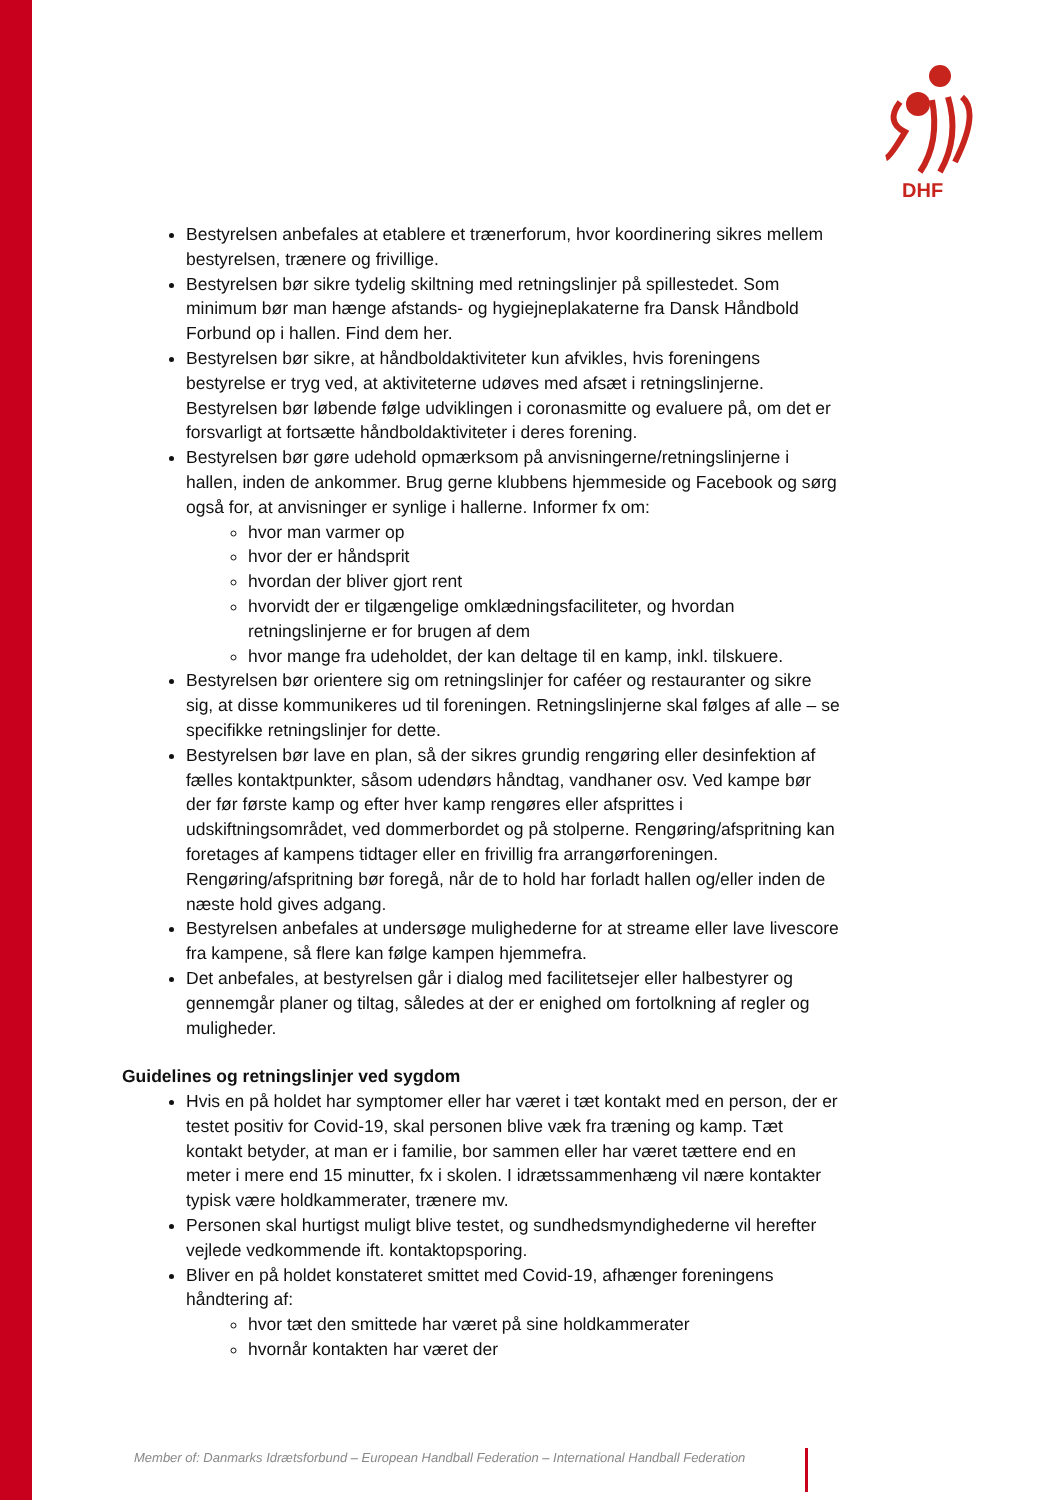DHF
Bestyrelsen anbefales at etablere et trænerforum, hvor koordinering sikres mellem bestyrelsen, trænere og frivillige.
Bestyrelsen bør sikre tydelig skiltning med retningslinjer på spillestedet. Som minimum bør man hænge afstands- og hygiejneplakaterne fra Dansk Håndbold Forbund op i hallen. Find dem her.
Bestyrelsen bør sikre, at håndboldaktiviteter kun afvikles, hvis foreningens bestyrelse er tryg ved, at aktiviteterne udøves med afsæt i retningslinjerne. Bestyrelsen bør løbende følge udviklingen i coronasmitte og evaluere på, om det er forsvarligt at fortsætte håndboldaktiviteter i deres forening.
Bestyrelsen bør gøre udehold opmærksom på anvisningerne/retningslinjerne i hallen, inden de ankommer. Brug gerne klubbens hjemmeside og Facebook og sørg også for, at anvisninger er synlige i hallerne. Informer fx om:
hvor man varmer op
hvor der er håndsprit
hvordan der bliver gjort rent
hvorvidt der er tilgængelige omklædningsfaciliteter, og hvordan retningslinjerne er for brugen af dem
hvor mange fra udeholdet, der kan deltage til en kamp, inkl. tilskuere.
Bestyrelsen bør orientere sig om retningslinjer for caféer og restauranter og sikre sig, at disse kommunikeres ud til foreningen. Retningslinjerne skal følges af alle – se specifikke retningslinjer for dette.
Bestyrelsen bør lave en plan, så der sikres grundig rengøring eller desinfektion af fælles kontaktpunkter, såsom udendørs håndtag, vandhaner osv. Ved kampe bør der før første kamp og efter hver kamp rengøres eller afsprittes i udskiftningsområdet, ved dommerbordet og på stolperne. Rengøring/afspritning kan foretages af kampens tidtager eller en frivillig fra arrangørforeningen. Rengøring/afspritning bør foregå, når de to hold har forladt hallen og/eller inden de næste hold gives adgang.
Bestyrelsen anbefales at undersøge mulighederne for at streame eller lave livescore fra kampene, så flere kan følge kampen hjemmefra.
Det anbefales, at bestyrelsen går i dialog med facilitetsejer eller halbestyrer og gennemgår planer og tiltag, således at der er enighed om fortolkning af regler og muligheder.
Guidelines og retningslinjer ved sygdom
Hvis en på holdet har symptomer eller har været i tæt kontakt med en person, der er testet positiv for Covid-19, skal personen blive væk fra træning og kamp. Tæt kontakt betyder, at man er i familie, bor sammen eller har været tættere end en meter i mere end 15 minutter, fx i skolen. I idrætssammenhæng vil nære kontakter typisk være holdkammerater, trænere mv.
Personen skal hurtigst muligt blive testet, og sundhedsmyndighederne vil herefter vejlede vedkommende ift. kontaktopsporing.
Bliver en på holdet konstateret smittet med Covid-19, afhænger foreningens håndtering af:
hvor tæt den smittede har været på sine holdkammerater
hvornår kontakten har været der
Member of: Danmarks Idrætsforbund – European Handball Federation – International Handball Federation